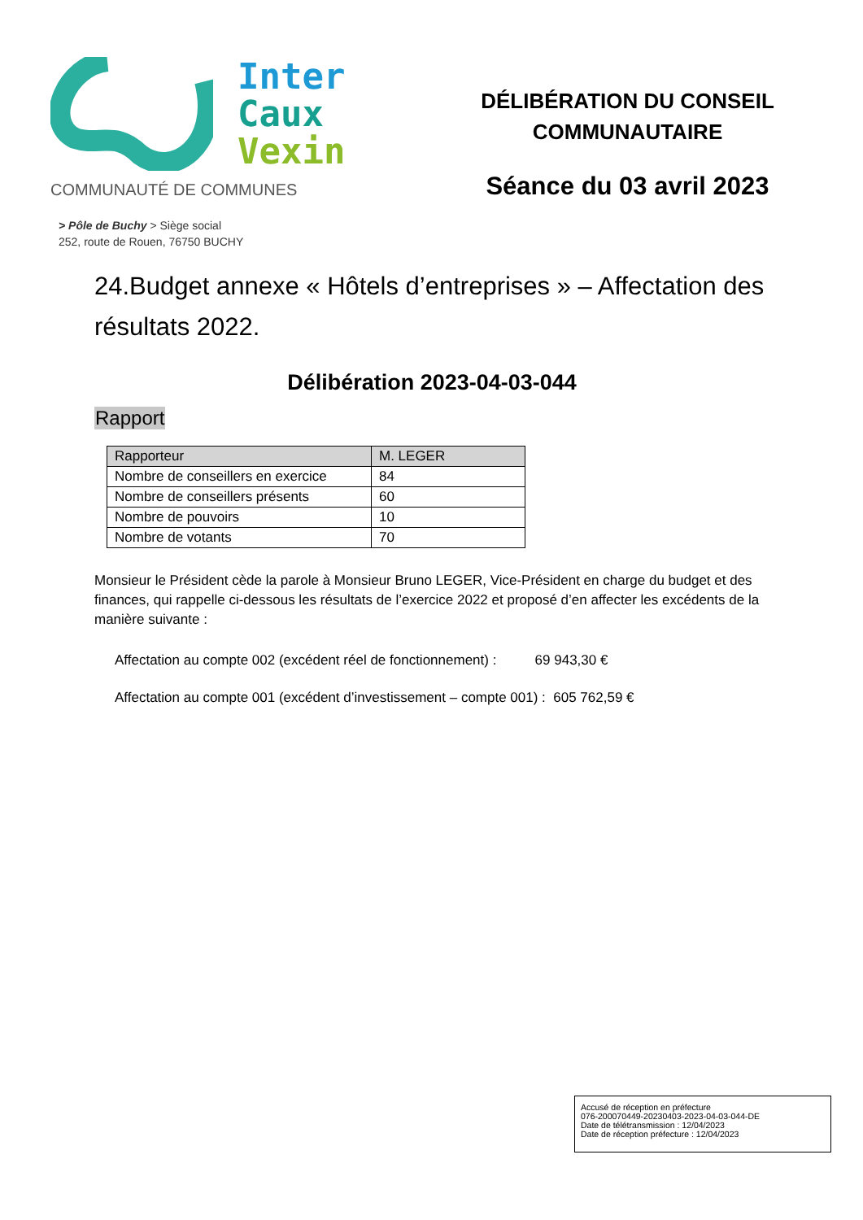Inter
Caux
Vexin
COMMUNAUTÉ DE COMMUNES
> Pôle de Buchy > Siège social
252, route de Rouen, 76750 BUCHY
DÉLIBÉRATION DU CONSEIL
COMMUNAUTAIRE
Séance du 03 avril 2023
24.Budget annexe « Hôtels d’entreprises » – Affectation des résultats 2022.
Délibération 2023-04-03-044
Rapport
| Rapporteur | M. LEGER |
| Nombre de conseillers en exercice | 84 |
| Nombre de conseillers présents | 60 |
| Nombre de pouvoirs | 10 |
| Nombre de votants | 70 |
Monsieur le Président cède la parole à Monsieur Bruno LEGER, Vice-Président en charge du budget et des finances, qui rappelle ci-dessous les résultats de l’exercice 2022 et proposé d’en affecter les excédents de la manière suivante :
Affectation au compte 002 (excédent réel de fonctionnement) : 69 943,30 €
Affectation au compte 001 (excédent d’investissement – compte 001) : 605 762,59 €
Accusé de réception en préfecture
076-200070449-20230403-2023-04-03-044-DE
Date de télétransmission : 12/04/2023
Date de réception préfecture : 12/04/2023